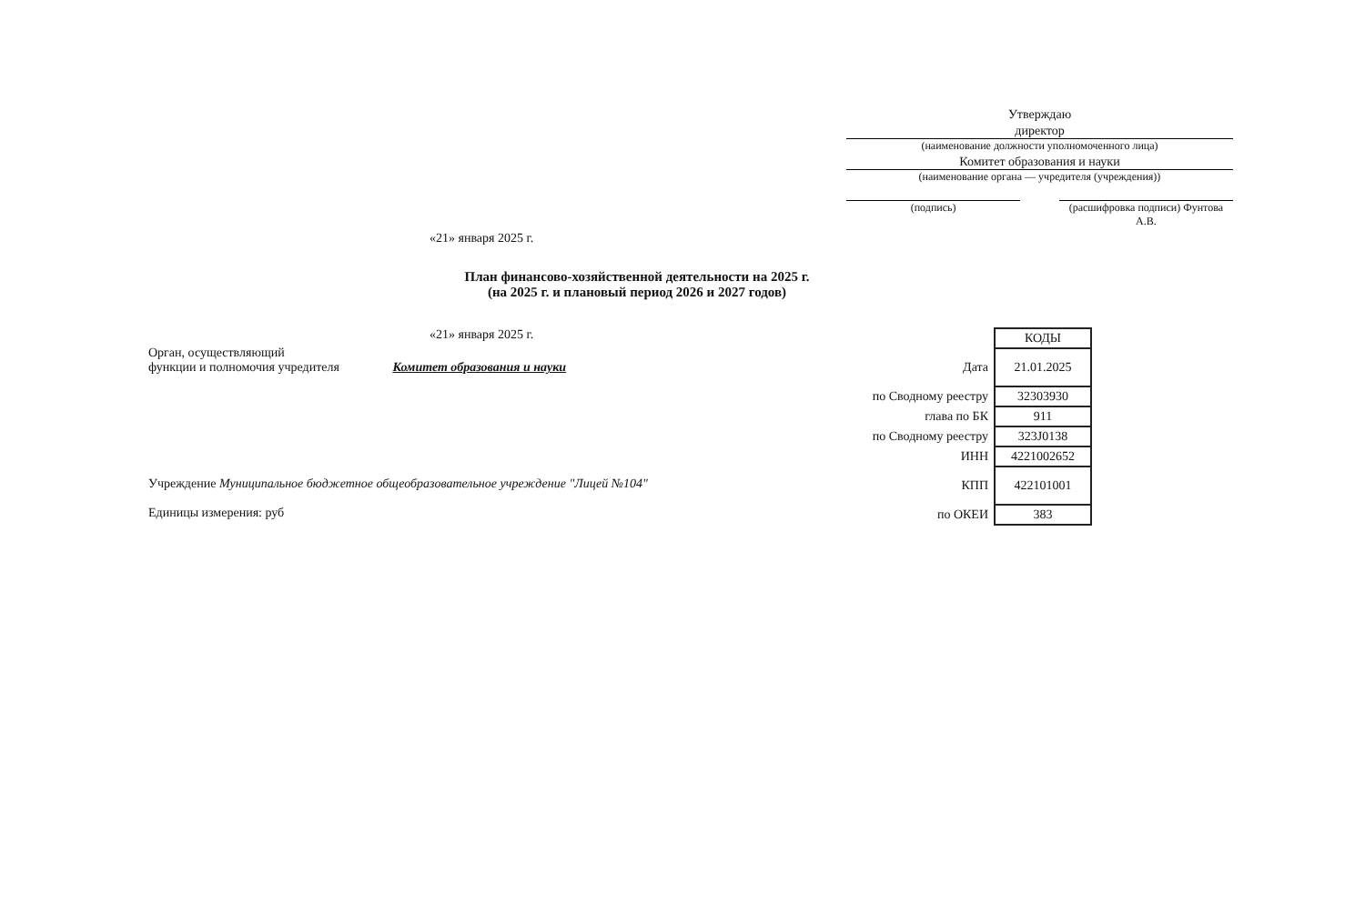Утверждаю
директор
(наименование должности уполномоченного лица)
Комитет образования и науки
(наименование органа — учредителя (учреждения))
(подпись) (расшифровка подписи) Фунтова А.В.
«21» января 2025 г.
План финансово-хозяйственной деятельности на 2025 г.
(на 2025 г. и плановый период 2026 и 2027 годов)
«21» января 2025 г.
Орган, осуществляющий
функции и полномочия учредителя Комитет образования и науки
Учреждение Муниципальное бюджетное общеобразовательное учреждение "Лицей №104"
Единицы измерения: руб
| | КОДЫ |
| Дата | 21.01.2025 |
| по Сводному реестру | 32303930 |
| глава по БК | 911 |
| по Сводному реестру | 323J0138 |
| ИНН | 4221002652 |
| КПП | 422101001 |
| по ОКЕИ | 383 |